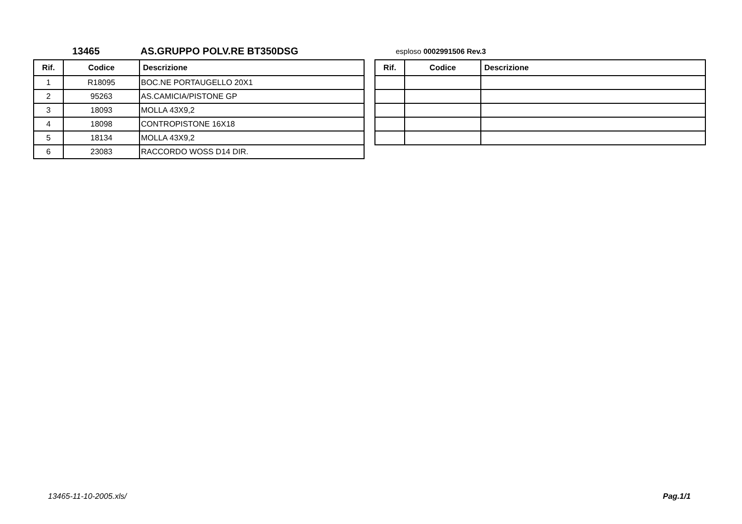13465 AS.GRUPPO POLV.RE BT350DSG esploso 0002991506 Rev.3
| Rif. | Codice | Descrizione |
| --- | --- | --- |
| 1 | R18095 | BOC.NE PORTAUGELLO 20X1 |
| 2 | 95263 | AS.CAMICIA/PISTONE GP |
| 3 | 18093 | MOLLA 43X9,2 |
| 4 | 18098 | CONTROPISTONE 16X18 |
| 5 | 18134 | MOLLA 43X9,2 |
| 6 | 23083 | RACCORDO WOSS D14 DIR. |
| Rif. | Codice | Descrizione |
| --- | --- | --- |
13465-11-10-2005.xls/ Pag.1/1